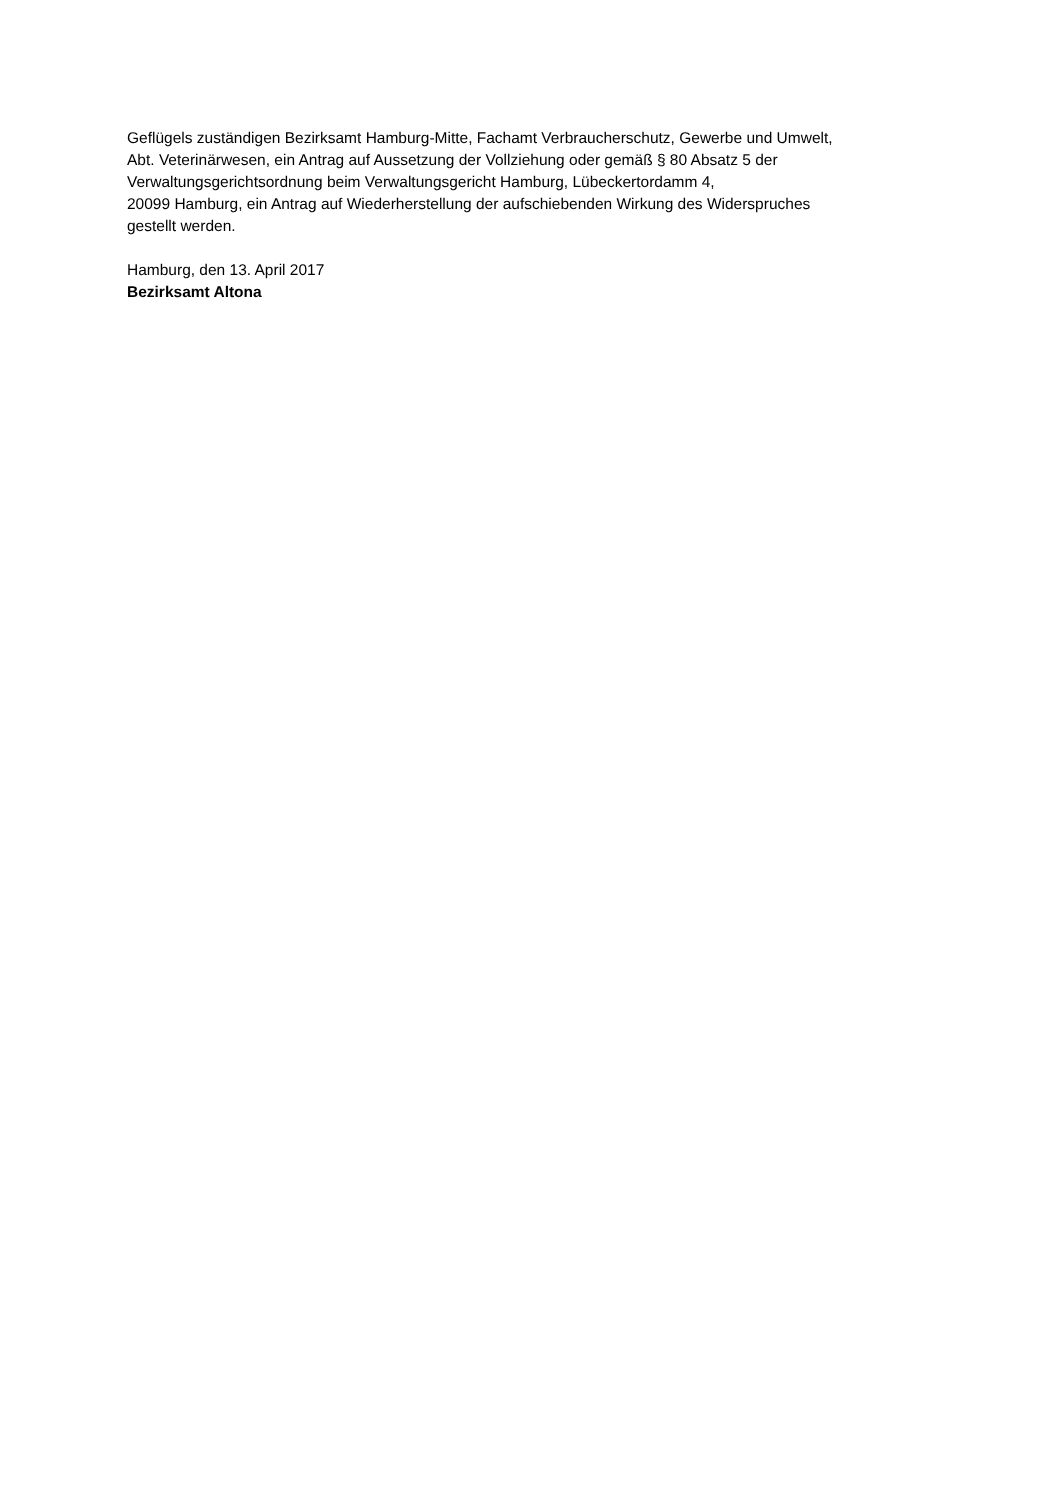Geflügels zuständigen Bezirksamt Hamburg-Mitte, Fachamt Verbraucherschutz, Gewerbe und Umwelt,
Abt. Veterinärwesen, ein Antrag auf Aussetzung der Vollziehung oder gemäß § 80 Absatz 5 der
Verwaltungsgerichtsordnung beim Verwaltungsgericht Hamburg, Lübeckertordamm 4,
20099 Hamburg, ein Antrag auf Wiederherstellung der aufschiebenden Wirkung des Widerspruches
gestellt werden.
Hamburg, den 13. April 2017
Bezirksamt Altona